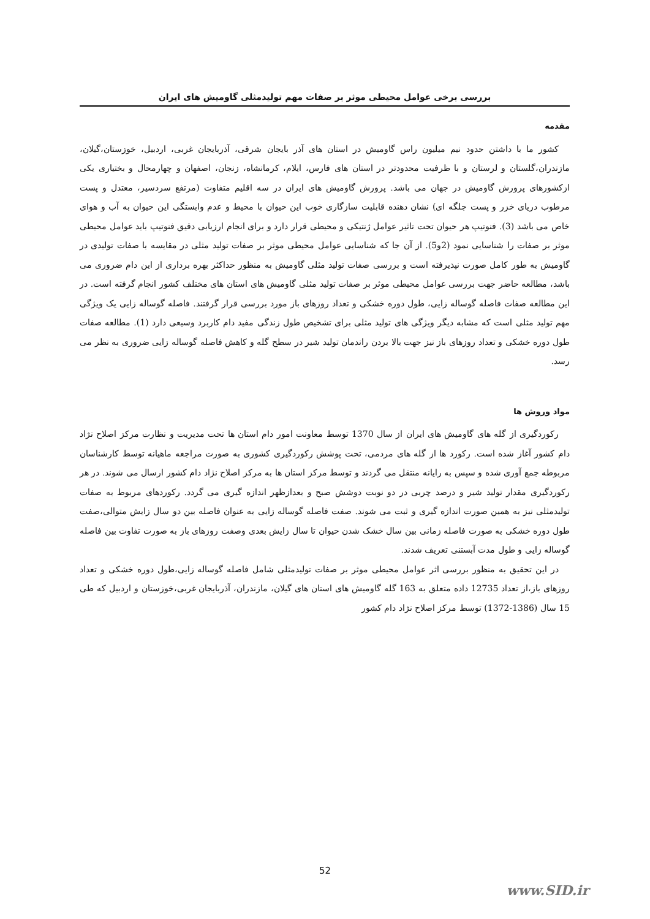بررسی برخی عوامل محیطی موثر بر صفات مهم تولیدمثلی گاومیش های ایران
مقدمه
کشور ما با داشتن حدود نیم میلیون راس گاومیش در استان های آذر بایجان شرقی، آذربایجان غربی، اردبیل، خوزستان،گیلان، مازندران،گلستان و لرستان و با ظرفیت محدودتر در استان های فارس، ایلام، کرمانشاه، زنجان، اصفهان و چهارمحال و بختیاری یکی ازکشورهای پرورش گاومیش در جهان می باشد. پرورش گاومیش های ایران در سه اقلیم متفاوت (مرتفع سردسیر، معتدل و پست مرطوب دریای خزر و پست جلگه ای) نشان دهنده قابلیت سازگاری خوب این حیوان با محیط و عدم وابستگی این حیوان به آب و هوای خاص می باشد (3). فنوتیپ هر حیوان تحت تاثیر عوامل ژنتیکی و محیطی قرار دارد و برای انجام ارزیابی دقیق فنوتیپ باید عوامل محیطی موثر بر صفات را شناسایی نمود (2و5). از آن جا که شناسایی عوامل محیطی موثر بر صفات تولید مثلی در مقایسه با صفات تولیدی در گاومیش به طور کامل صورت نپذیرفته است و بررسی صفات تولید مثلی گاومیش به منظور حداکثر بهره برداری از این دام ضروری می باشد، مطالعه حاضر جهت بررسی عوامل محیطی موثر بر صفات تولید مثلی گاومیش های استان های مختلف کشور انجام گرفته است. در این مطالعه صفات فاصله گوساله زایی، طول دوره خشکی و تعداد روزهای باز مورد بررسی قرار گرفتند. فاصله گوساله زایی یک ویژگی مهم تولید مثلی است که مشابه دیگر ویژگی های تولید مثلی برای تشخیص طول زندگی مفید دام کاربرد وسیعی دارد (1). مطالعه صفات طول دوره خشکی و تعداد روزهای باز نیز جهت بالا بردن راندمان تولید شیر در سطح گله و کاهش فاصله گوساله زایی ضروری به نظر می رسد.
مواد وروش ها
رکوردگیری از گله های گاومیش های ایران از سال 1370 توسط معاونت امور دام استان ها تحت مدیریت و نظارت مرکز اصلاح نژاد دام کشور آغاز شده است. رکورد ها از گله های مردمی، تحت پوشش رکوردگیری کشوری به صورت مراجعه ماهیانه توسط کارشناسان مربوطه جمع آوری شده و سپس به رایانه منتقل می گردند و توسط مرکز استان ها به مرکز اصلاح نژاد دام کشور ارسال می شوند. در هر رکوردگیری مقدار تولید شیر و درصد چربی در دو نوبت دوشش صبح و بعدازظهر اندازه گیری می گردد. رکوردهای مربوط به صفات تولیدمثلی نیز به همین صورت اندازه گیری و ثبت می شوند. صفت فاصله گوساله زایی به عنوان فاصله بین دو سال زایش متوالی،صفت طول دوره خشکی به صورت فاصله زمانی بین سال خشک شدن حیوان تا سال زایش بعدی وصفت روزهای باز به صورت تفاوت بین فاصله گوساله زایی و طول مدت آبستنی تعریف شدند.
در این تحقیق به منظور بررسی اثر عوامل محیطی موثر بر صفات تولیدمثلی شامل فاصله گوساله زایی،طول دوره خشکی و تعداد روزهای باز،از تعداد 12735 داده متعلق به 163 گله گاومیش های استان های گیلان، مازندران، آذربایجان غربی،خوزستان و اردبیل که طی 15 سال (1386-1372) توسط مرکز اصلاح نژاد دام کشور
52
www.SID.ir